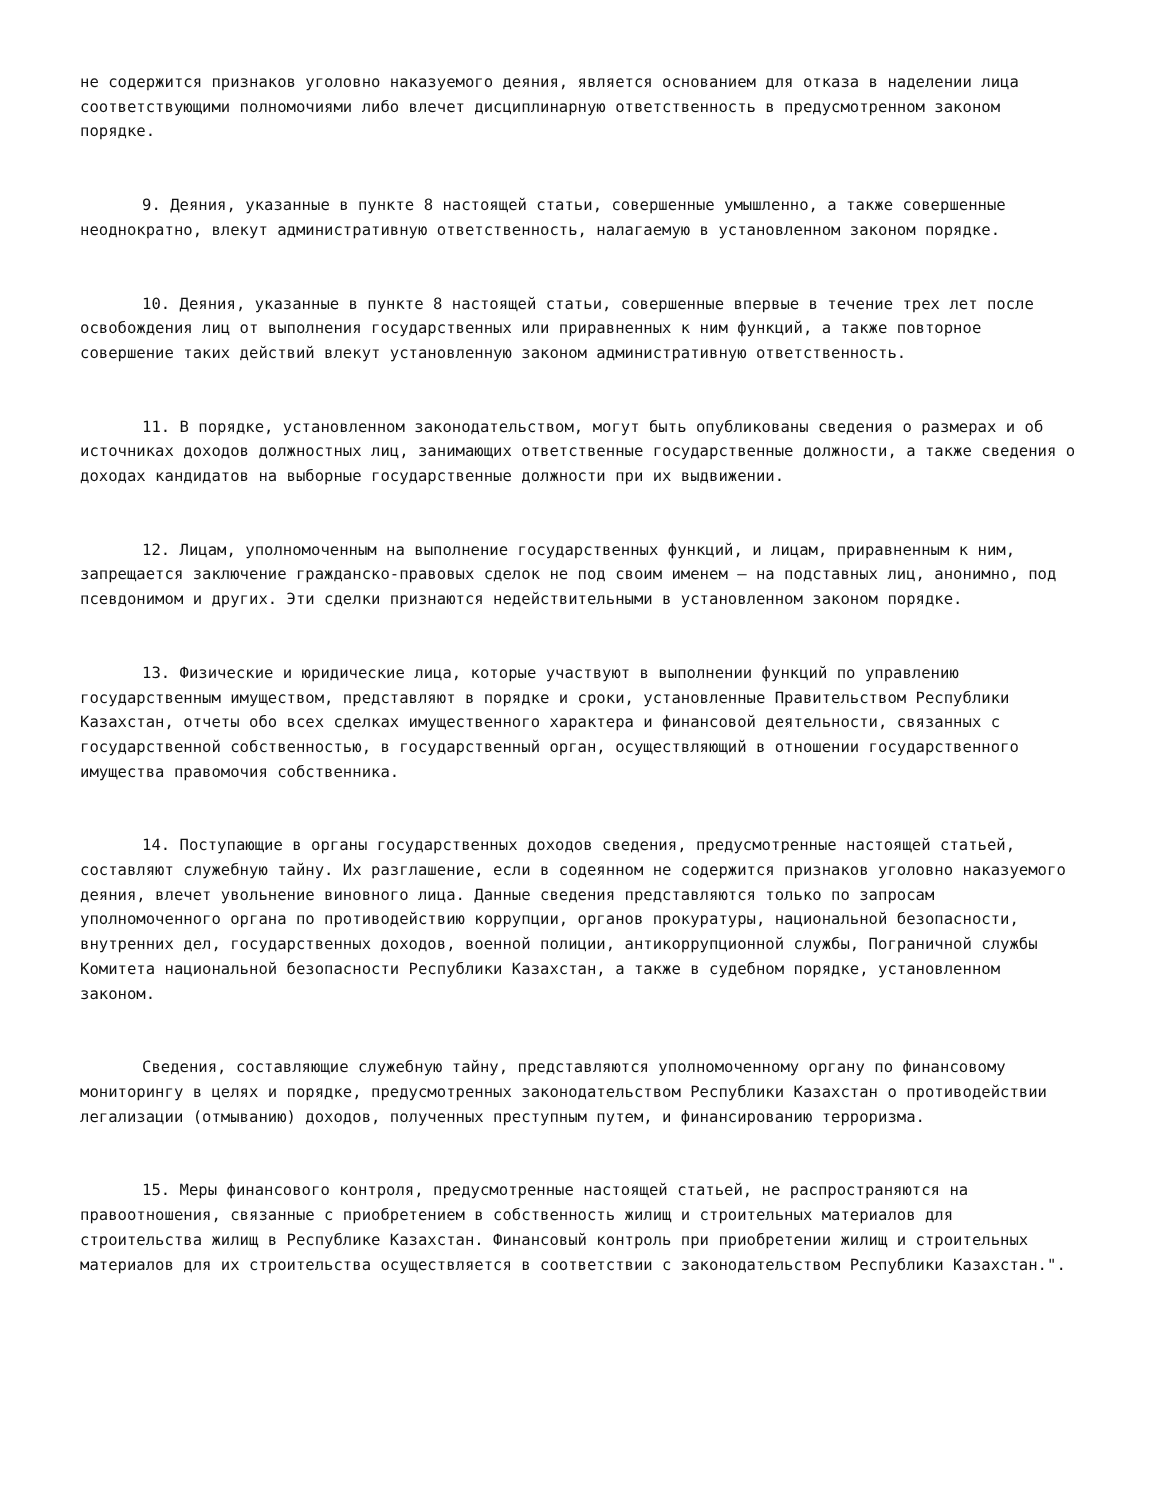не содержится признаков уголовно наказуемого деяния, является основанием для отказа в наделении лица соответствующими полномочиями либо влечет дисциплинарную ответственность в предусмотренном законом порядке.
9. Деяния, указанные в пункте 8 настоящей статьи, совершенные умышленно, а также совершенные неоднократно, влекут административную ответственность, налагаемую в установленном законом порядке.
10. Деяния, указанные в пункте 8 настоящей статьи, совершенные впервые в течение трех лет после освобождения лиц от выполнения государственных или приравненных к ним функций, а также повторное совершение таких действий влекут установленную законом административную ответственность.
11. В порядке, установленном законодательством, могут быть опубликованы сведения о размерах и об источниках доходов должностных лиц, занимающих ответственные государственные должности, а также сведения о доходах кандидатов на выборные государственные должности при их выдвижении.
12. Лицам, уполномоченным на выполнение государственных функций, и лицам, приравненным к ним, запрещается заключение гражданско-правовых сделок не под своим именем – на подставных лиц, анонимно, под псевдонимом и других. Эти сделки признаются недействительными в установленном законом порядке.
13. Физические и юридические лица, которые участвуют в выполнении функций по управлению государственным имуществом, представляют в порядке и сроки, установленные Правительством Республики Казахстан, отчеты обо всех сделках имущественного характера и финансовой деятельности, связанных с государственной собственностью, в государственный орган, осуществляющий в отношении государственного имущества правомочия собственника.
14. Поступающие в органы государственных доходов сведения, предусмотренные настоящей статьей, составляют служебную тайну. Их разглашение, если в содеянном не содержится признаков уголовно наказуемого деяния, влечет увольнение виновного лица. Данные сведения представляются только по запросам уполномоченного органа по противодействию коррупции, органов прокуратуры, национальной безопасности, внутренних дел, государственных доходов, военной полиции, антикоррупционной службы, Пограничной службы Комитета национальной безопасности Республики Казахстан, а также в судебном порядке, установленном законом.
Сведения, составляющие служебную тайну, представляются уполномоченному органу по финансовому мониторингу в целях и порядке, предусмотренных законодательством Республики Казахстан о противодействии легализации (отмыванию) доходов, полученных преступным путем, и финансированию терроризма.
15. Меры финансового контроля, предусмотренные настоящей статьей, не распространяются на правоотношения, связанные с приобретением в собственность жилищ и строительных материалов для строительства жилищ в Республике Казахстан. Финансовый контроль при приобретении жилищ и строительных материалов для их строительства осуществляется в соответствии с законодательством Республики Казахстан.".